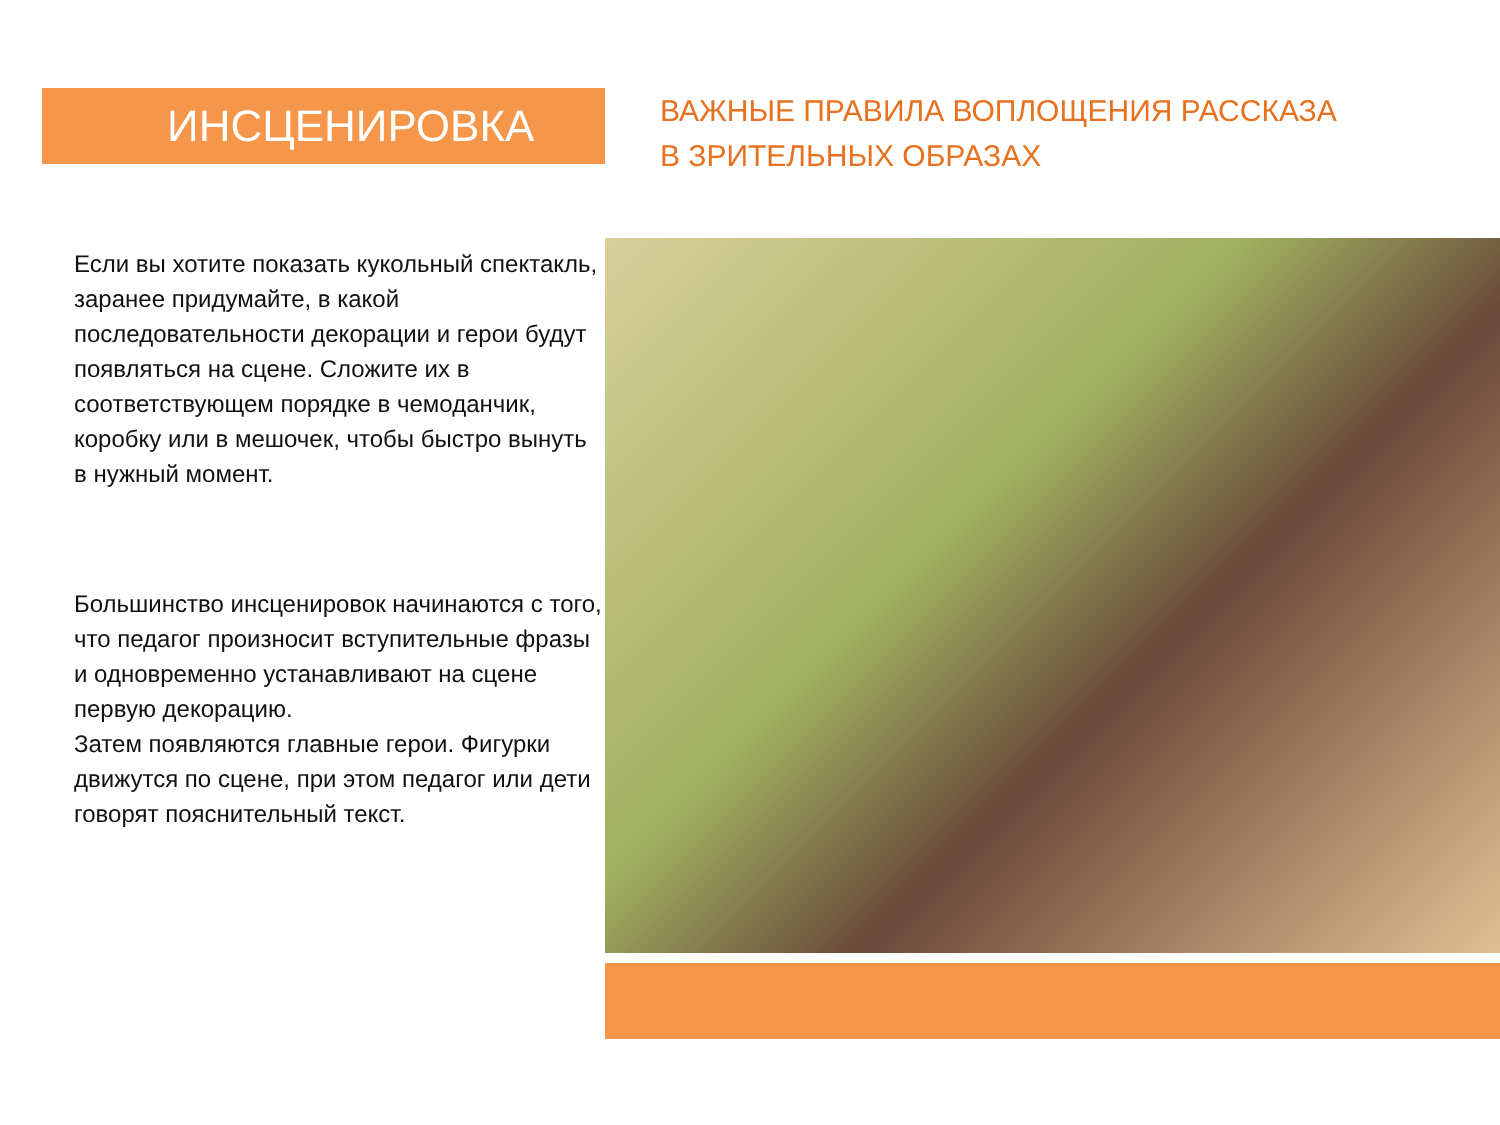ИНСЦЕНИРОВКА
Если вы хотите показать кукольный спектакль, заранее придумайте, в какой последовательности декорации и герои будут появляться на сцене. Сложите их в соответствующем порядке в чемоданчик, коробку или в мешочек, чтобы быстро вынуть в нужный момент.
Большинство инсценировок начинаются с того, что педагог произносит вступительные фразы и одновременно устанавливают на сцене первую декорацию.
Затем появляются главные герои. Фигурки движутся по сцене, при этом педагог или дети говорят пояснительный текст.
ВАЖНЫЕ ПРАВИЛА ВОПЛОЩЕНИЯ РАССКАЗА
В ЗРИТЕЛЬНЫХ ОБРАЗАХ